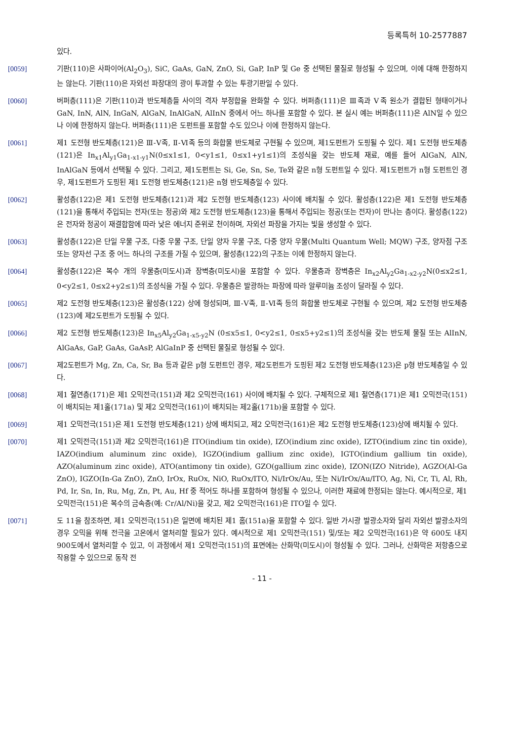등록특허 10-2577887
있다.
[0059] 기판(110)은 사파이어(Al<sub>2</sub>O<sub>3</sub>), SiC, GaAs, GaN, ZnO, Si, GaP, InP 및 Ge 중 선택된 물질로 형성될 수 있으며, 이에 대해 한정하지는 않는다. 기판(110)은 자외선 파장대의 광이 투과할 수 있는 투광기판일 수 있다.
[0060] 버퍼층(111)은 기판(110)과 반도체층들 사이의 격자 부정합을 완화할 수 있다. 버퍼층(111)은 Ⅲ족과 Ⅴ족 원소가 결합된 형태이거나 GaN, InN, AlN, InGaN, AlGaN, InAlGaN, AlInN 중에서 어느 하나를 포함할 수 있다. 본 실시 예는 버퍼층(111)은 AlN일 수 있으나 이에 한정하지 않는다. 버퍼층(111)은 도펀트를 포함할 수도 있으나 이에 한정하지 않는다.
[0061] 제1 도전형 반도체층(121)은 Ⅲ-Ⅴ족, Ⅱ-Ⅵ족 등의 화합물 반도체로 구현될 수 있으며, 제1도펀트가 도핑될 수 있다. 제1 도전형 반도체층(121)은 In<sub>x1</sub>Al<sub>y1</sub>Ga<sub>1-x1-y1</sub>N(0≤x1≤1, 0<y1≤1, 0≤x1+y1≤1)의 조성식을 갖는 반도체 재료, 예를 들어 AlGaN, AlN, InAlGaN 등에서 선택될 수 있다. 그리고, 제1도펀트는 Si, Ge, Sn, Se, Te와 같은 n형 도펀트일 수 있다. 제1도펀트가 n형 도펀트인 경우, 제1도펀트가 도핑된 제1 도전형 반도체층(121)은 n형 반도체층일 수 있다.
[0062] 활성층(122)은 제1 도전형 반도체층(121)과 제2 도전형 반도체층(123) 사이에 배치될 수 있다. 활성층(122)은 제1 도전형 반도체층(121)을 통해서 주입되는 전자(또는 정공)와 제2 도전형 반도체층(123)을 통해서 주입되는 정공(또는 전자)이 만나는 층이다. 활성층(122)은 전자와 정공이 재결합함에 따라 낮은 에너지 준위로 천이하며, 자외선 파장을 가지는 빛을 생성할 수 있다.
[0063] 활성층(122)은 단일 우물 구조, 다중 우물 구조, 단일 양자 우물 구조, 다중 양자 우물(Multi Quantum Well; MQW) 구조, 양자점 구조 또는 양자선 구조 중 어느 하나의 구조를 가질 수 있으며, 활성층(122)의 구조는 이에 한정하지 않는다.
[0064] 활성층(122)은 복수 개의 우물층(미도시)과 장벽층(미도시)을 포함할 수 있다. 우물층과 장벽층은 In<sub>x2</sub>Al<sub>y2</sub>Ga<sub>1-x2-y2</sub>N(0≤x2≤1, 0<y2≤1, 0≤x2+y2≤1)의 조성식을 가질 수 있다. 우물층은 발광하는 파장에 따라 알루미늄 조성이 달라질 수 있다.
[0065] 제2 도전형 반도체층(123)은 활성층(122) 상에 형성되며, Ⅲ-Ⅴ족, Ⅱ-Ⅵ족 등의 화합물 반도체로 구현될 수 있으며, 제2 도전형 반도체층(123)에 제2도펀트가 도핑될 수 있다.
[0066] 제2 도전형 반도체층(123)은 In<sub>x5</sub>Al<sub>y2</sub>Ga<sub>1-x5-y2</sub>N (0≤x5≤1, 0<y2≤1, 0≤x5+y2≤1)의 조성식을 갖는 반도체 물질 또는 AlInN, AlGaAs, GaP, GaAs, GaAsP, AlGaInP 중 선택된 물질로 형성될 수 있다.
[0067] 제2도펀트가 Mg, Zn, Ca, Sr, Ba 등과 같은 p형 도펀트인 경우, 제2도펀트가 도핑된 제2 도전형 반도체층(123)은 p형 반도체층일 수 있다.
[0068] 제1 절연층(171)은 제1 오믹전극(151)과 제2 오믹전극(161) 사이에 배치될 수 있다. 구체적으로 제1 절연층(171)은 제1 오믹전극(151)이 배치되는 제1홀(171a) 및 제2 오믹전극(161)이 배치되는 제2홀(171b)을 포함할 수 있다.
[0069] 제1 오믹전극(151)은 제1 도전형 반도체층(121) 상에 배치되고, 제2 오믹전극(161)은 제2 도전형 반도체층(123)상에 배치될 수 있다.
[0070] 제1 오믹전극(151)과 제2 오믹전극(161)은 ITO(indium tin oxide), IZO(indium zinc oxide), IZTO(indium zinc tin oxide), IAZO(indium aluminum zinc oxide), IGZO(indium gallium zinc oxide), IGTO(indium gallium tin oxide), AZO(aluminum zinc oxide), ATO(antimony tin oxide), GZO(gallium zinc oxide), IZON(IZO Nitride), AGZO(Al-Ga ZnO), IGZO(In-Ga ZnO), ZnO, IrOx, RuOx, NiO, RuOx/ITO, Ni/IrOx/Au, 또는 Ni/IrOx/Au/ITO, Ag, Ni, Cr, Ti, Al, Rh, Pd, Ir, Sn, In, Ru, Mg, Zn, Pt, Au, Hf 중 적어도 하나를 포함하여 형성될 수 있으나, 이러한 재료에 한정되는 않는다. 예시적으로, 제1 오믹전극(151)은 복수의 금속층(예: Cr/Al/Ni)을 갖고, 제2 오믹전극(161)은 ITO일 수 있다.
[0071] 도 11을 참조하면, 제1 오믹전극(151)은 일면에 배치된 제1 홈(151a)을 포함할 수 있다. 일반 가시광 발광소자와 달리 자외선 발광소자의 경우 오믹을 위해 전극을 고온에서 열처리할 필요가 있다. 예시적으로 제1 오믹전극(151) 및/또는 제2 오믹전극(161)은 약 600도 내지 900도에서 열처리할 수 있고, 이 과정에서 제1 오믹전극(151)의 표면에는 산화막(미도시)이 형성될 수 있다. 그러나, 산화막은 저항층으로 작용할 수 있으므로 동작 전
- 11 -